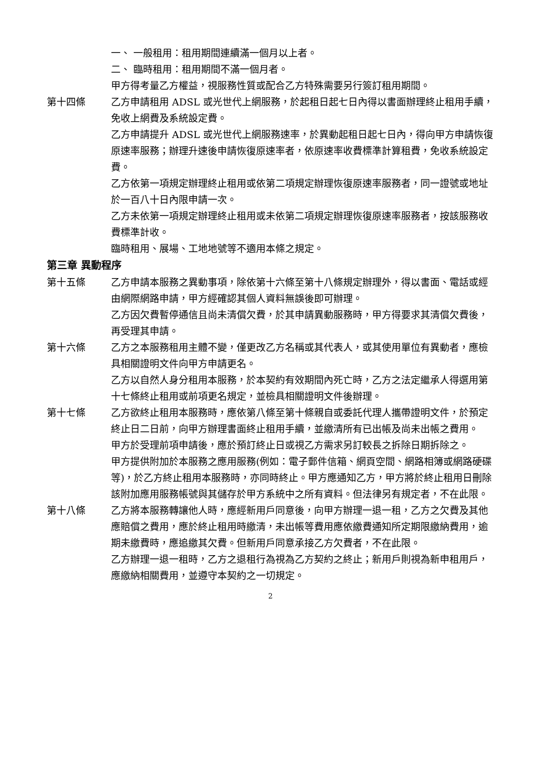一、 一般租用：租用期間連續滿一個月以上者。
二、 臨時租用：租用期間不滿一個月者。
甲方得考量乙方權益，視服務性質或配合乙方特殊需要另行簽訂租用期間。
第十四條 乙方申請租用 ADSL 或光世代上網服務，於起租日起七日內得以書面辦理終止租用手續，免收上網費及系統設定費。
乙方申請提升 ADSL 或光世代上網服務速率，於異動起租日起七日內，得向甲方申請恢復原速率服務；辦理升速後申請恢復原速率者，依原速率收費標準計算租費，免收系統設定費。
乙方依第一項規定辦理終止租用或依第二項規定辦理恢復原速率服務者，同一證號或地址於一百八十日內限申請一次。
乙方未依第一項規定辦理終止租用或未依第二項規定辦理恢復原速率服務者，按該服務收費標準計收。
臨時租用、展場、工地地號等不適用本條之規定。
第三章 異動程序
第十五條 乙方申請本服務之異動事項，除依第十六條至第十八條規定辦理外，得以書面、電話或經由網際網路申請，甲方經確認其個人資料無誤後即可辦理。
乙方因欠費暫停通信且尚未清償欠費，於其申請異動服務時，甲方得要求其清償欠費後，再受理其申請。
第十六條 乙方之本服務租用主體不變，僅更改乙方名稱或其代表人，或其使用單位有異動者，應檢具相關證明文件向甲方申請更名。
乙方以自然人身分租用本服務，於本契約有效期間內死亡時，乙方之法定繼承人得選用第十七條終止租用或前項更名規定，並檢具相關證明文件後辦理。
第十七條 乙方欲終止租用本服務時，應依第八條至第十條親自或委託代理人攜帶證明文件，於預定終止日二日前，向甲方辦理書面終止租用手續，並繳清所有已出帳及尚未出帳之費用。
甲方於受理前項申請後，應於預訂終止日或視乙方需求另訂較長之拆除日期拆除之。
甲方提供附加於本服務之應用服務(例如：電子郵件信箱、網頁空間、網路相簿或網路硬碟等)，於乙方終止租用本服務時，亦同時終止。甲方應通知乙方，甲方將於終止租用日刪除該附加應用服務帳號與其儲存於甲方系統中之所有資料。但法律另有規定者，不在此限。
第十八條 乙方將本服務轉讓他人時，應經新用戶同意後，向甲方辦理一退一租，乙方之欠費及其他應賠償之費用，應於終止租用時繳清，未出帳等費用應依繳費通知所定期限繳納費用，逾期未繳費時，應追繳其欠費。但新用戶同意承接乙方欠費者，不在此限。
乙方辦理一退一租時，乙方之退租行為視為乙方契約之終止；新用戶則視為新申租用戶，應繳納相關費用，並遵守本契約之一切規定。
2